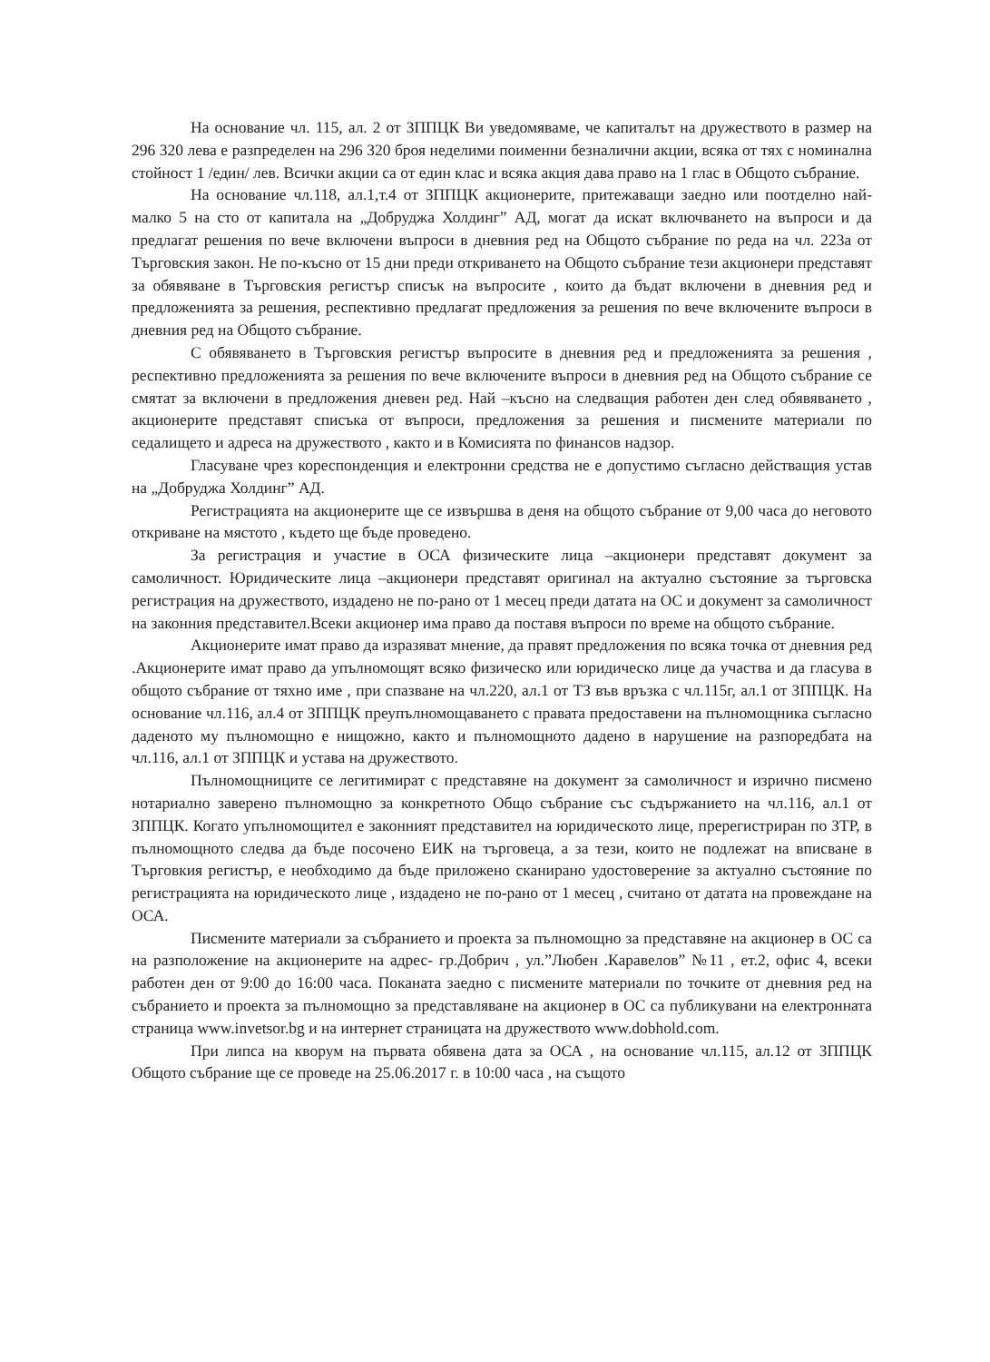На основание чл. 115, ал. 2 от ЗППЦК Ви уведомяваме, че капиталът на дружеството в размер на 296 320 лева е разпределен на 296 320 броя неделими поименни безналични акции, всяка от тях с номинална стойност 1 /един/ лев. Всички акции са от един клас и всяка акция дава право на 1 глас в Общото събрание.
На основание чл.118, ал.1,т.4 от ЗППЦК акционерите, притежаващи заедно или поотделно най-малко 5 на сто от капитала на „Добруджа Холдинг” АД, могат да искат включването на въпроси и да предлагат решения по вече включени въпроси в дневния ред на Общото събрание по реда на чл. 223а от Търговския закон. Не по-късно от 15 дни преди откриването на Общото събрание тези акционери представят за обявяване в Търговския регистър списък на въпросите , които да бъдат включени в дневния ред и предложенията за решения, респективно предлагат предложения за решения по вече включените въпроси в дневния ред на Общото събрание.
С обявяването в Търговския регистър въпросите в дневния ред и предложенията за решения , респективно предложенията за решения по вече включените въпроси в дневния ред на Общото събрание се смятат за включени в предложения дневен ред. Най –късно на следващия работен ден след обявяването , акционерите представят списъка от въпроси, предложения за решения и писмените материали по седалището и адреса на дружеството , както и в Комисията по финансов надзор.
Гласуване чрез кореспонденция и електронни средства не е допустимо съгласно действащия устав на „Добруджа Холдинг” АД.
Регистрацията на акционерите ще се извършва в деня на общото събрание от 9,00 часа до неговото откриване на мястото , където ще бъде проведено.
За регистрация и участие в ОСА физическите лица –акционери представят документ за самоличност. Юридическите лица –акционери представят оригинал на актуално състояние за търговска регистрация на дружеството, издадено не по-рано от 1 месец преди датата на ОС и документ за самоличност на законния представител.Всеки акционер има право да поставя въпроси по време на общото събрание.
Акционерите имат право да изразяват мнение, да правят предложения по всяка точка от дневния ред .Акционерите имат право да упълномощят всяко физическо или юридическо лице да участва и да гласува в общото събрание от тяхно име , при спазване на чл.220, ал.1 от ТЗ във връзка с чл.115г, ал.1 от ЗППЦК. На основание чл.116, ал.4 от ЗППЦК преупълномощаването с правата предоставени на пълномощника съгласно даденото му пълномощно е нищожно, както и пълномощното дадено в нарушение на разпоредбата на чл.116, ал.1 от ЗППЦК и устава на дружеството.
Пълномощниците се легитимират с представяне на документ за самоличност и изрично писмено нотариално заверено пълномощно за конкретното Общо събрание със съдържанието на чл.116, ал.1 от ЗППЦК. Когато упълномощител е законният представител на юридическото лице, пререгистриран по ЗТР, в пълномощното следва да бъде посочено ЕИК на търговеца, а за тези, които не подлежат на вписване в Търговкия регистър, е необходимо да бъде приложено сканирано удостоверение за актуално състояние по регистрацията на юридическото лице , издадено не по-рано от 1 месец , считано от датата на провеждане на ОСА.
Писмените материали за събранието и проекта за пълномощно за представяне на акционер в ОС са на разположение на акционерите на адрес- гр.Добрич , ул.”Любен .Каравелов” №11 , ет.2, офис 4, всеки работен ден от 9:00 до 16:00 часа. Поканата заедно с писмените материали по точките от дневния ред на събранието и проекта за пълномощно за представляване на акционер в ОС са публикувани на електронната страница www.invetsor.bg и на интернет страницата на дружеството www.dobhold.com.
При липса на кворум на първата обявена дата за ОСА , на основание чл.115, ал.12 от ЗППЦК Общото събрание ще се проведе на 25.06.2017 г. в 10:00 часа , на същото